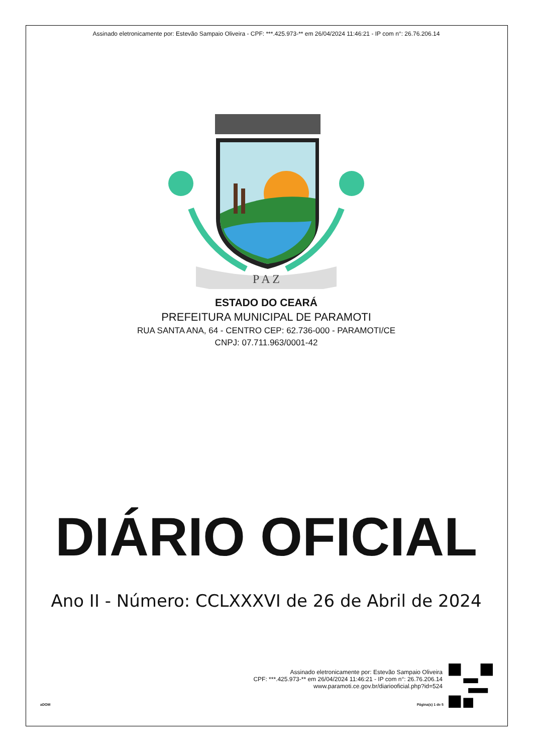Assinado eletronicamente por: Estevão Sampaio Oliveira - CPF: ***.425.973-** em 26/04/2024 11:46:21 - IP com n°: 26.76.206.14
P A Z
ESTADO DO CEARÁ
PREFEITURA MUNICIPAL DE PARAMOTI
RUA SANTA ANA, 64 - CENTRO CEP: 62.736-000 - PARAMOTI/CE
CNPJ: 07.711.963/0001-42
DIÁRIO OFICIAL
Ano II - Número: CCLXXXVI de 26 de Abril de 2024
Assinado eletronicamente por: Estevão Sampaio Oliveira
CPF: ***.425.973-** em 26/04/2024 11:46:21 - IP com n°: 26.76.206.14
www.paramoti.ce.gov.br/diariooficial.php?id=524
aDOM Página(s) 1 de 5